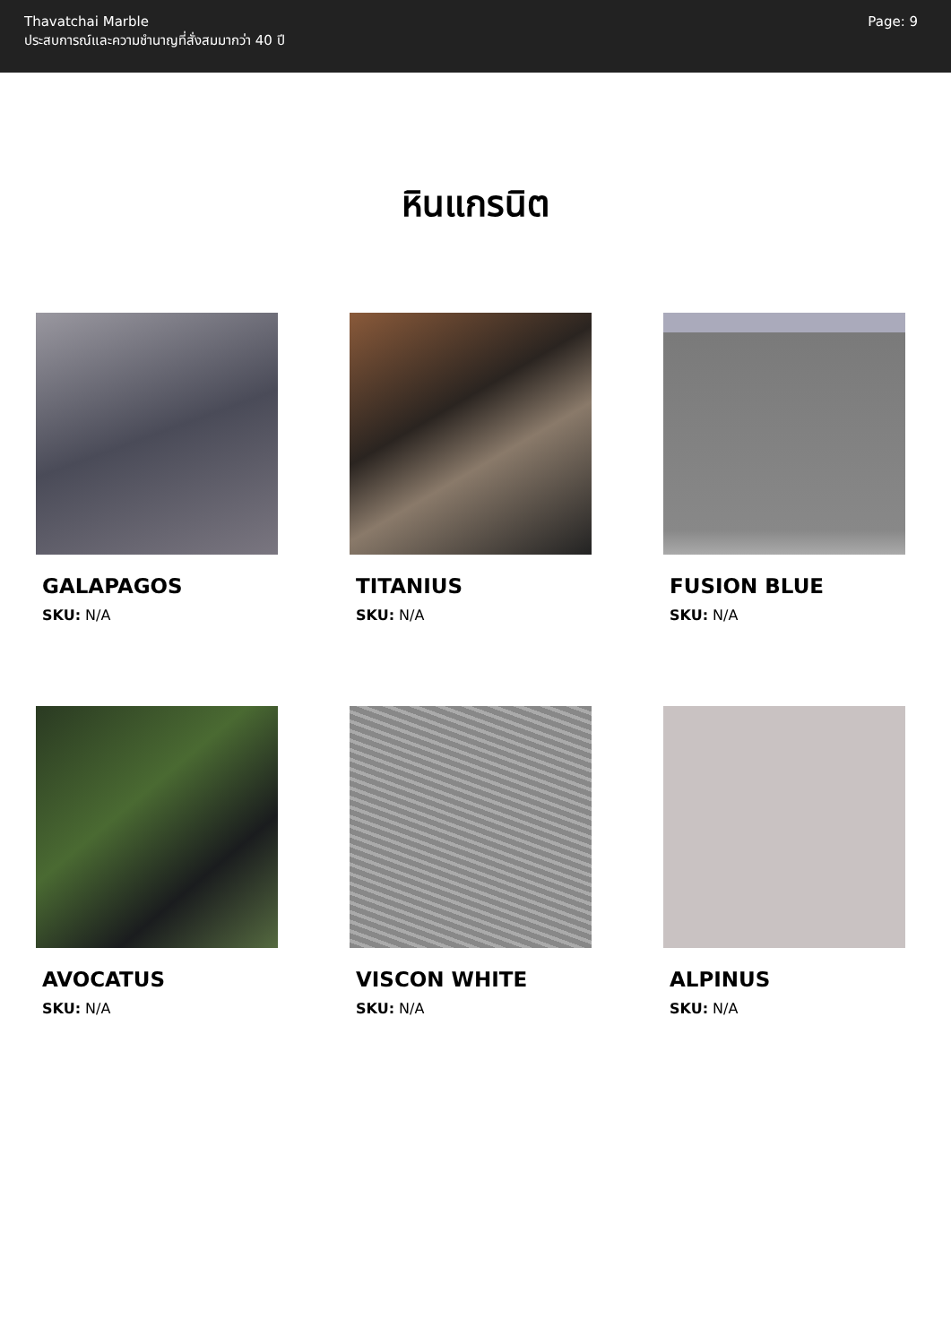Thavatchai Marble
ประสบการณ์และความชำนาญที่สั่งสมมากว่า 40 ปี
Page: 9
หินแกรนิต
GALAPAGOS
SKU: N/A
TITANIUS
SKU: N/A
FUSION BLUE
SKU: N/A
AVOCATUS
SKU: N/A
VISCON WHITE
SKU: N/A
ALPINUS
SKU: N/A